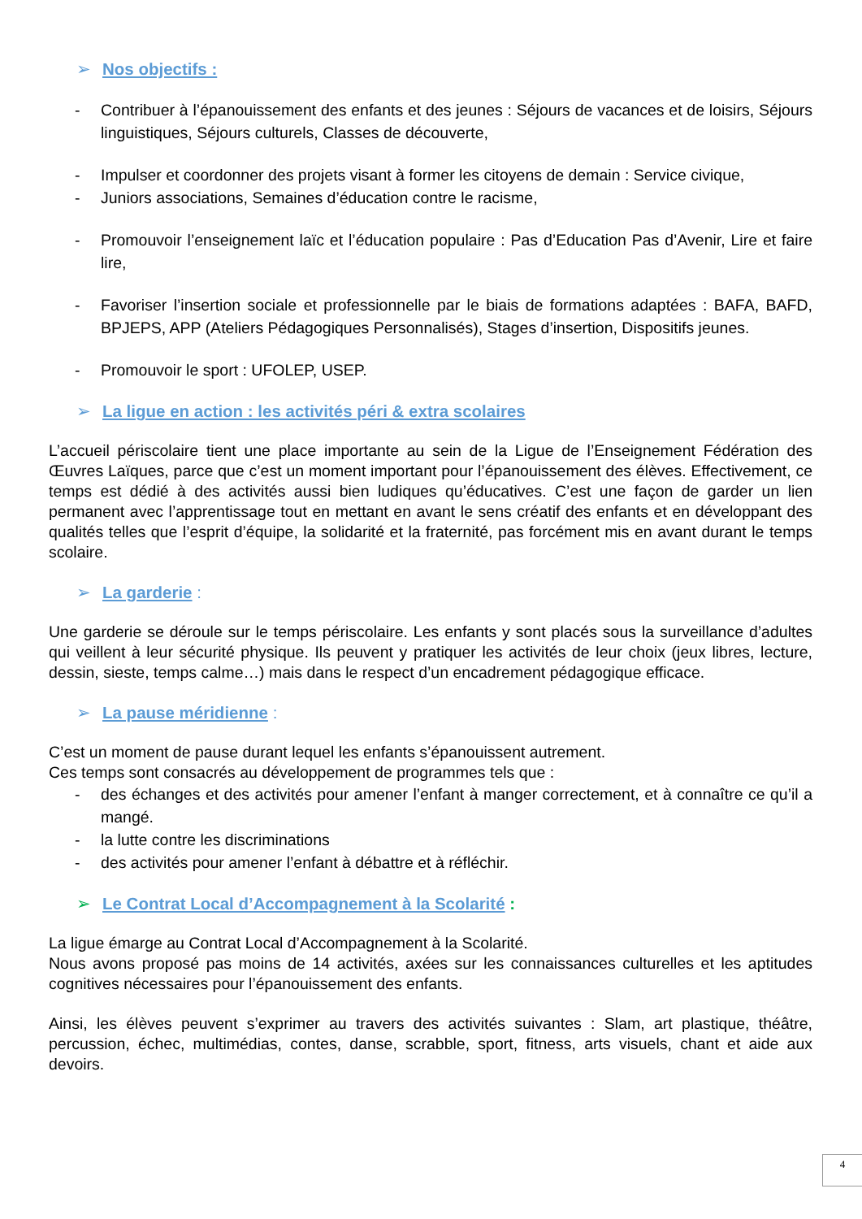➢ Nos objectifs :
- Contribuer à l’épanouissement des enfants et des jeunes : Séjours de vacances et de loisirs, Séjours linguistiques, Séjours culturels, Classes de découverte,
- Impulser et coordonner des projets visant à former les citoyens de demain : Service civique,
- Juniors associations, Semaines d’éducation contre le racisme,
- Promouvoir l’enseignement laïc et l’éducation populaire : Pas d’Education Pas d’Avenir, Lire et faire lire,
- Favoriser l’insertion sociale et professionnelle par le biais de formations adaptées : BAFA, BAFD, BPJEPS, APP (Ateliers Pédagogiques Personnalisés), Stages d’insertion, Dispositifs jeunes.
- Promouvoir le sport : UFOLEP, USEP.
➢ La ligue en action : les activités péri & extra scolaires
L’accueil périscolaire tient une place importante au sein de la Ligue de l’Enseignement Fédération des Œuvres Laïques, parce que c’est un moment important pour l’épanouissement des élèves. Effectivement, ce temps est dédié à des activités aussi bien ludiques qu’éducatives. C’est une façon de garder un lien permanent avec l’apprentissage tout en mettant en avant le sens créatif des enfants et en développant des qualités telles que l’esprit d’équipe, la solidarité et la fraternité, pas forcément mis en avant durant le temps scolaire.
➢ La garderie :
Une garderie se déroule sur le temps périscolaire. Les enfants y sont placés sous la surveillance d’adultes qui veillent à leur sécurité physique. Ils peuvent y pratiquer les activités de leur choix (jeux libres, lecture, dessin, sieste, temps calme…) mais dans le respect d’un encadrement pédagogique efficace.
➢ La pause méridienne :
C’est un moment de pause durant lequel les enfants s’épanouissent autrement.
Ces temps sont consacrés au développement de programmes tels que :
- des échanges et des activités pour amener l’enfant à manger correctement, et à connaître ce qu’il a mangé.
- la lutte contre les discriminations
- des activités pour amener l’enfant à débattre et à réfléchir.
➢ Le Contrat Local d’Accompagnement à la Scolarité :
La ligue émarge au Contrat Local d’Accompagnement à la Scolarité.
Nous avons proposé pas moins de 14 activités, axées sur les connaissances culturelles et les aptitudes cognitives nécessaires pour l’épanouissement des enfants.
Ainsi, les élèves peuvent s’exprimer au travers des activités suivantes : Slam, art plastique, théâtre, percussion, échec, multimédias, contes, danse, scrabble, sport, fitness, arts visuels, chant et aide aux devoirs.
4